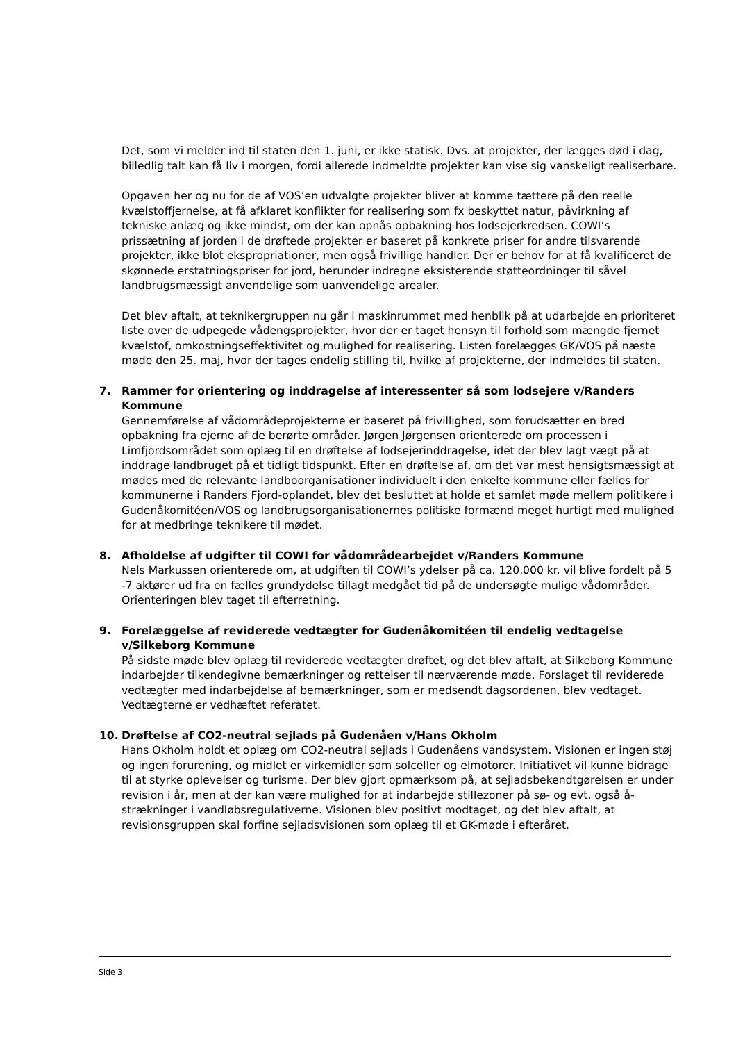Det, som vi melder ind til staten den 1. juni, er ikke statisk. Dvs. at projekter, der lægges død i dag, billedlig talt kan få liv i morgen, fordi allerede indmeldte projekter kan vise sig vanskeligt realiserbare.
Opgaven her og nu for de af VOS’en udvalgte projekter bliver at komme tættere på den reelle kvælstoffjernelse, at få afklaret konflikter for realisering som fx beskyttet natur, påvirkning af tekniske anlæg og ikke mindst, om der kan opnås opbakning hos lodsejerkredsen. COWI’s prissætning af jorden i de drøftede projekter er baseret på konkrete priser for andre tilsvarende projekter, ikke blot ekspropriationer, men også frivillige handler. Der er behov for at få kvalificeret de skønnede erstatningspriser for jord, herunder indregne eksisterende støtteordninger til såvel landbrugsmæssigt anvendelige som uanvendelige arealer.
Det blev aftalt, at teknikergruppen nu går i maskinrummet med henblik på at udarbejde en prioriteret liste over de udpegede vådengsprojekter, hvor der er taget hensyn til forhold som mængde fjernet kvælstof, omkostningseffektivitet og mulighed for realisering. Listen forelægges GK/VOS på næste møde den 25. maj, hvor der tages endelig stilling til, hvilke af projekterne, der indmeldes til staten.
7. Rammer for orientering og inddragelse af interessenter så som lodsejere v/Randers Kommune
Gennemførelse af vådområdeprojekterne er baseret på frivillighed, som forudsætter en bred opbakning fra ejerne af de berørte områder. Jørgen Jørgensen orienterede om processen i Limfjordsområdet som oplæg til en drøftelse af lodsejerinddragelse, idet der blev lagt vægt på at inddrage landbruget på et tidligt tidspunkt. Efter en drøftelse af, om det var mest hensigtsmæssigt at mødes med de relevante landboorganisationer individuelt i den enkelte kommune eller fælles for kommunerne i Randers Fjord-oplandet, blev det besluttet at holde et samlet møde mellem politikere i Gudenåkomitéen/VOS og landbrugsorganisationernes politiske formænd meget hurtigt med mulighed for at medbringe teknikere til mødet.
8. Afholdelse af udgifter til COWI for vådområdearbejdet v/Randers Kommune
Nels Markussen orienterede om, at udgiften til COWI’s ydelser på ca. 120.000 kr. vil blive fordelt på 5 -7 aktører ud fra en fælles grundydelse tillagt medgået tid på de undersøgte mulige vådområder. Orienteringen blev taget til efterretning.
9. Forelæggelse af reviderede vedtægter for Gudenåkomitéen til endelig vedtagelse v/Silkeborg Kommune
På sidste møde blev oplæg til reviderede vedtægter drøftet, og det blev aftalt, at Silkeborg Kommune indarbejder tilkendegivne bemærkninger og rettelser til nærværende møde. Forslaget til reviderede vedtægter med indarbejdelse af bemærkninger, som er medsendt dagsordenen, blev vedtaget. Vedtægterne er vedhæftet referatet.
10. Drøftelse af CO2-neutral sejlads på Gudenåen v/Hans Okholm
Hans Okholm holdt et oplæg om CO2-neutral sejlads i Gudenåens vandsystem. Visionen er ingen støj og ingen forurening, og midlet er virkemidler som solceller og elmotorer. Initiativet vil kunne bidrage til at styrke oplevelser og turisme. Der blev gjort opmærksom på, at sejladsbekendtgørelsen er under revision i år, men at der kan være mulighed for at indarbejde stillezoner på sø- og evt. også å-strækninger i vandløbsregulativerne. Visionen blev positivt modtaget, og det blev aftalt, at revisionsgruppen skal forfine sejladsvisionen som oplæg til et GK-møde i efteråret.
Side 3